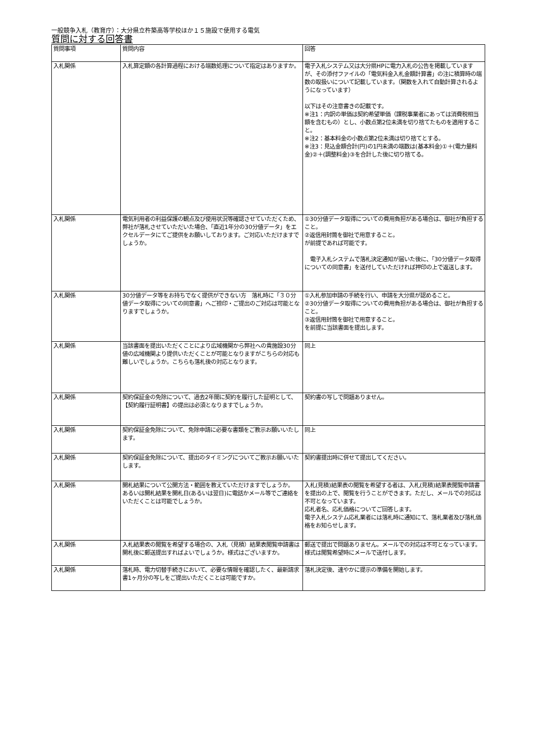一般競争入札（教育庁）：大分県立杵築高等学校ほか１５施設で使用する電気
質問に対する回答書
| 質問事項 | 質問内容 | 回答 |
| --- | --- | --- |
| 入札関係 | 入札算定額の各計算過程における端数処理について指定はありますか。 | 電子入札システム又は大分県HPに電力入札の公告を掲載していますが、その添付ファイルの「電気料金入札金額計算書」の注に積算時の端数の取扱いについて記載しています。（関数を入れて自動計算されるようになっています） 以下はその注意書きの記載です。 ※注1：内訳の単価は契約希望単価（課税事業者にあっては消費税相当額を含むもの）とし、小数点第2位未満を切り捨てたものを適用すること。 ※注2：基本料金の小数点第2位未満は切り捨てとする。 ※注3：見込金額合計(円)の1円未満の端数は(基本料金)①＋(電力量料金)②＋(調整料金)③を合計した後に切り捨てる。 |
| 入札関係 | 電気利用者の利益保護の観点及び使用状況等確認させていただくため、弊社が落札させていただいた場合、「直近1年分の30分値データ」をエクセルデータにてご提供をお願いしております。ご対応いただけますでしょうか。 | ①30分値データ取得についての費用負担がある場合は、御社が負担すること。 ②返信用封筒を御社で用意すること。 が前提であれば可能です。 電子入札システムで落札決定通知が届いた後に、「30分値データ取得についての同意書」を送付していただければ押印の上で返送します。 |
| 入札関係 | 30分値データ等をお持ちでなく提供ができない方 落札時に「３０分値データ取得についての同意書」へご捺印・ご提出のご対応は可能となりますでしょうか。 | ①入札参加申請の手続を行い、申請を大分県が認めること。 ②30分値データ取得についての費用負担がある場合は、御社が負担すること。 ③返信用封筒を御社で用意すること。 を前提に当該書面を提出します。 |
| 入札関係 | 当該書面を提出いただくことにより広域機関から弊社への貴施設30分値の広域機関より提供いただくことが可能となりますがこちらの対応も難しいでしょうか。こちらも落札後の対応となります。 | 同上 |
| 入札関係 | 契約保証金の免除について、過去2年間に契約を履行した証明として、【契約履行証明書】の提出は必須となりますでしょうか。 | 契約書の写しで問題ありません。 |
| 入札関係 | 契約保証金免除について、免除申請に必要な書類をご教示お願いいたします。 | 同上 |
| 入札関係 | 契約保証金免除について、提出のタイミングについてご教示お願いいたします。 | 契約書提出時に併せて提出してください。 |
| 入札関係 | 開札結果について公開方法・範囲を教えていただけますでしょうか。 あるいは開札結果を開札日(あるいは翌日)に電話かメール等でご連絡をいただくことは可能でしょうか。 | 入札(見積)結果表の閲覧を希望する者は、入札(見積)結果表閲覧申請書を提出の上で、閲覧を行うことができます。ただし、メールでの対応は不可となっています。 応札者名、応札価格についてご回答します。 電子入札システム応札業者には落札時に通知にて、落札業者及び落札価格をお知らせします。 |
| 入札関係 | 入札結果表の閲覧を希望する場合の、入札（見積）結果表閲覧申請書は開札後に郵送提出すればよいでしょうか。様式はございますか。 | 郵送で提出で問題ありません。メールでの対応は不可となっています。様式は閲覧希望時にメールで送付します。 |
| 入札関係 | 落札時、電力切替手続きにおいて、必要な情報を確認したく、最新請求書1ヶ月分の写しをご提出いただくことは可能ですか。 | 落札決定後、速やかに提示の準備を開始します。 |